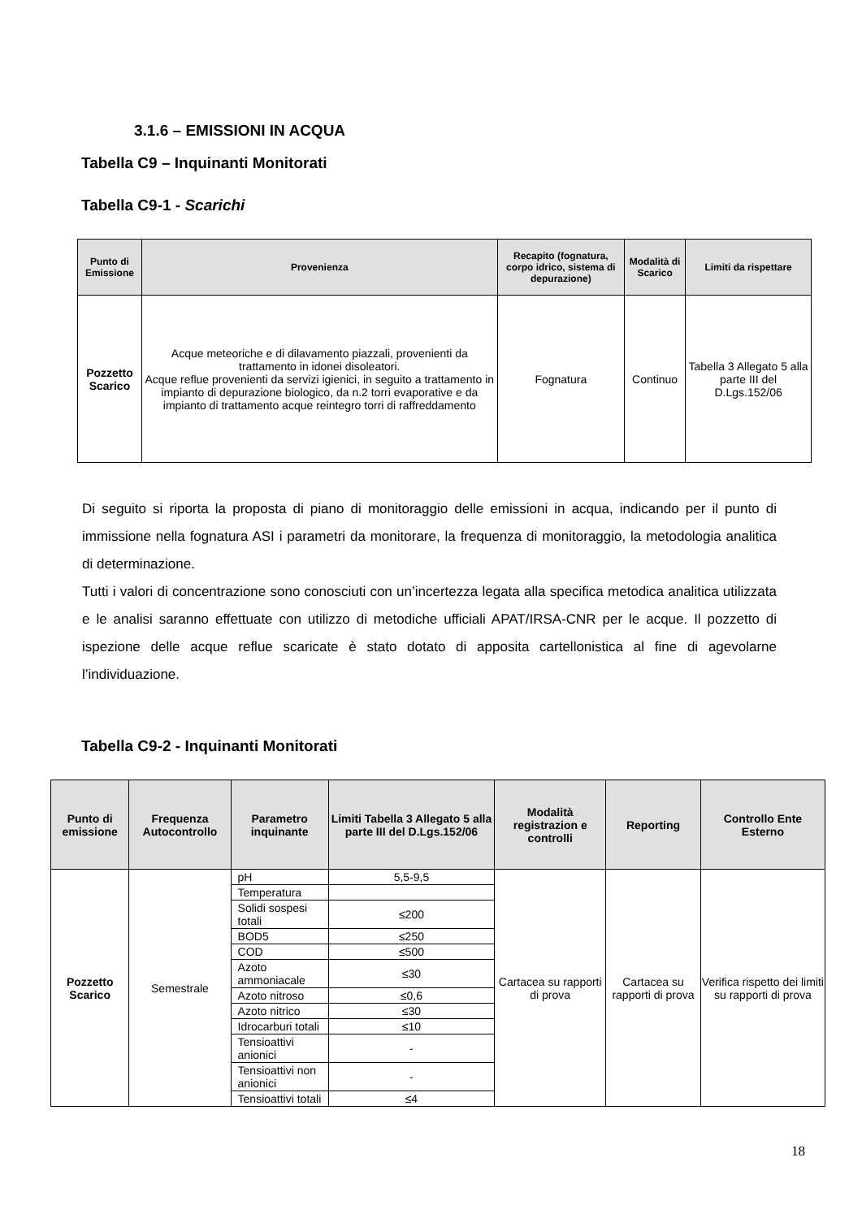3.1.6 – EMISSIONI IN ACQUA
Tabella C9 – Inquinanti Monitorati
Tabella C9-1 - Scarichi
| Punto di Emissione | Provenienza | Recapito (fognatura, corpo idrico, sistema di depurazione) | Modalità di Scarico | Limiti da rispettare |
| --- | --- | --- | --- | --- |
| Pozzetto Scarico | Acque meteoriche e di dilavamento piazzali, provenienti da trattamento in idonei disoleatori. Acque reflue provenienti da servizi igienici, in seguito a trattamento in impianto di depurazione biologico, da n.2 torri evaporative e da impianto di trattamento acque reintegro torri di raffreddamento | Fognatura | Continuo | Tabella 3 Allegato 5 alla parte III del D.Lgs.152/06 |
Di seguito si riporta la proposta di piano di monitoraggio delle emissioni in acqua, indicando per il punto di immissione nella fognatura ASI i parametri da monitorare, la frequenza di monitoraggio, la metodologia analitica di determinazione.
Tutti i valori di concentrazione sono conosciuti con un’incertezza legata alla specifica metodica analitica utilizzata e le analisi saranno effettuate con utilizzo di metodiche ufficiali APAT/IRSA-CNR per le acque. Il pozzetto di ispezione delle acque reflue scaricate è stato dotato di apposita cartellonistica al fine di agevolarne l’individuazione.
Tabella C9-2 - Inquinanti Monitorati
| Punto di emissione | Frequenza Autocontrollo | Parametro inquinante | Limiti Tabella 3 Allegato 5 alla parte III del D.Lgs.152/06 | Modalità registrazion e controlli | Reporting | Controllo Ente Esterno |
| --- | --- | --- | --- | --- | --- | --- |
| Pozzetto Scarico | Semestrale | pH | 5,5-9,5 | Cartacea su rapporti di prova | Cartacea su rapporti di prova | Verifica rispetto dei limiti su rapporti di prova |
| | | Temperatura | | | | |
| | | Solidi sospesi totali | ≤200 | | | |
| | | BOD5 | ≤250 | | | |
| | | COD | ≤500 | | | |
| | | Azoto ammoniacale | ≤30 | | | |
| | | Azoto nitroso | ≤0,6 | | | |
| | | Azoto nitrico | ≤30 | | | |
| | | Idrocarburi totali | ≤10 | | | |
| | | Tensioattivi anionici | - | | | |
| | | Tensioattivi non anionici | - | | | |
| | | Tensioattivi totali | ≤4 | | | |
18